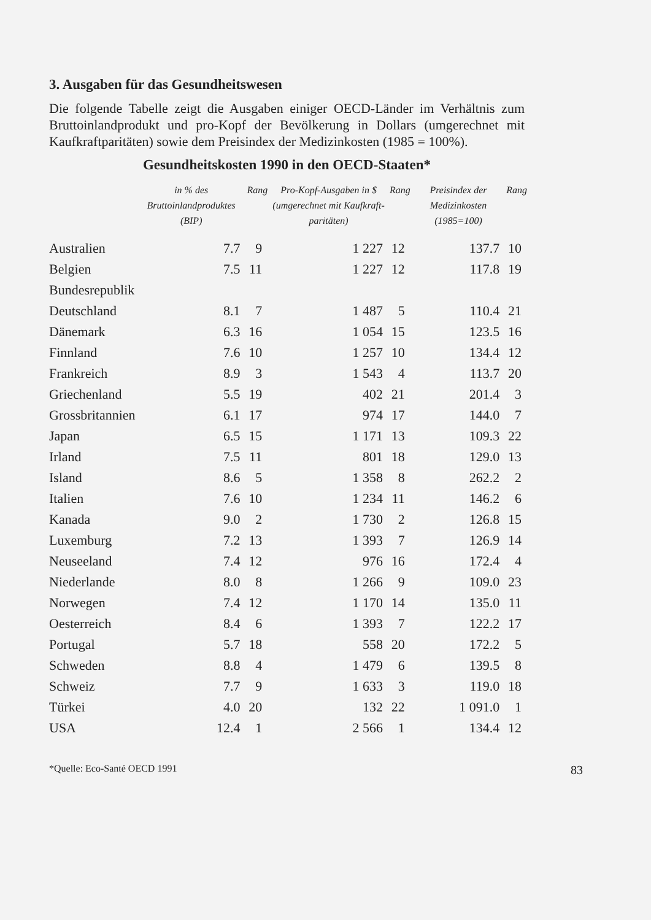3. Ausgaben für das Gesundheitswesen
Die folgende Tabelle zeigt die Ausgaben einiger OECD-Länder im Verhältnis zum Bruttoinlandprodukt und pro-Kopf der Bevölkerung in Dollars (umgerechnet mit Kaufkraftparitäten) sowie dem Preisindex der Medizinkosten (1985 = 100%).
Gesundheitskosten 1990 in den OECD-Staaten*
| | in % des Bruttoinlandproduktes (BIP) | Rang | Pro-Kopf-Ausgaben in $ (umgerechnet mit Kaufkraft-paritäten) | Rang | Preisindex der Medizinkosten (1985=100) | Rang |
| --- | --- | --- | --- | --- | --- | --- |
| Australien | 7.7 | 9 | 1 227 | 12 | 137.7 | 10 |
| Belgien | 7.5 | 11 | 1 227 | 12 | 117.8 | 19 |
| Bundesrepublik | | | | | | |
| Deutschland | 8.1 | 7 | 1 487 | 5 | 110.4 | 21 |
| Dänemark | 6.3 | 16 | 1 054 | 15 | 123.5 | 16 |
| Finnland | 7.6 | 10 | 1 257 | 10 | 134.4 | 12 |
| Frankreich | 8.9 | 3 | 1 543 | 4 | 113.7 | 20 |
| Griechenland | 5.5 | 19 | 402 | 21 | 201.4 | 3 |
| Grossbritannien | 6.1 | 17 | 974 | 17 | 144.0 | 7 |
| Japan | 6.5 | 15 | 1 171 | 13 | 109.3 | 22 |
| Irland | 7.5 | 11 | 801 | 18 | 129.0 | 13 |
| Island | 8.6 | 5 | 1 358 | 8 | 262.2 | 2 |
| Italien | 7.6 | 10 | 1 234 | 11 | 146.2 | 6 |
| Kanada | 9.0 | 2 | 1 730 | 2 | 126.8 | 15 |
| Luxemburg | 7.2 | 13 | 1 393 | 7 | 126.9 | 14 |
| Neuseeland | 7.4 | 12 | 976 | 16 | 172.4 | 4 |
| Niederlande | 8.0 | 8 | 1 266 | 9 | 109.0 | 23 |
| Norwegen | 7.4 | 12 | 1 170 | 14 | 135.0 | 11 |
| Oesterreich | 8.4 | 6 | 1 393 | 7 | 122.2 | 17 |
| Portugal | 5.7 | 18 | 558 | 20 | 172.2 | 5 |
| Schweden | 8.8 | 4 | 1 479 | 6 | 139.5 | 8 |
| Schweiz | 7.7 | 9 | 1 633 | 3 | 119.0 | 18 |
| Türkei | 4.0 | 20 | 132 | 22 | 1 091.0 | 1 |
| USA | 12.4 | 1 | 2 566 | 1 | 134.4 | 12 |
*Quelle: Eco-Santé OECD 1991 83